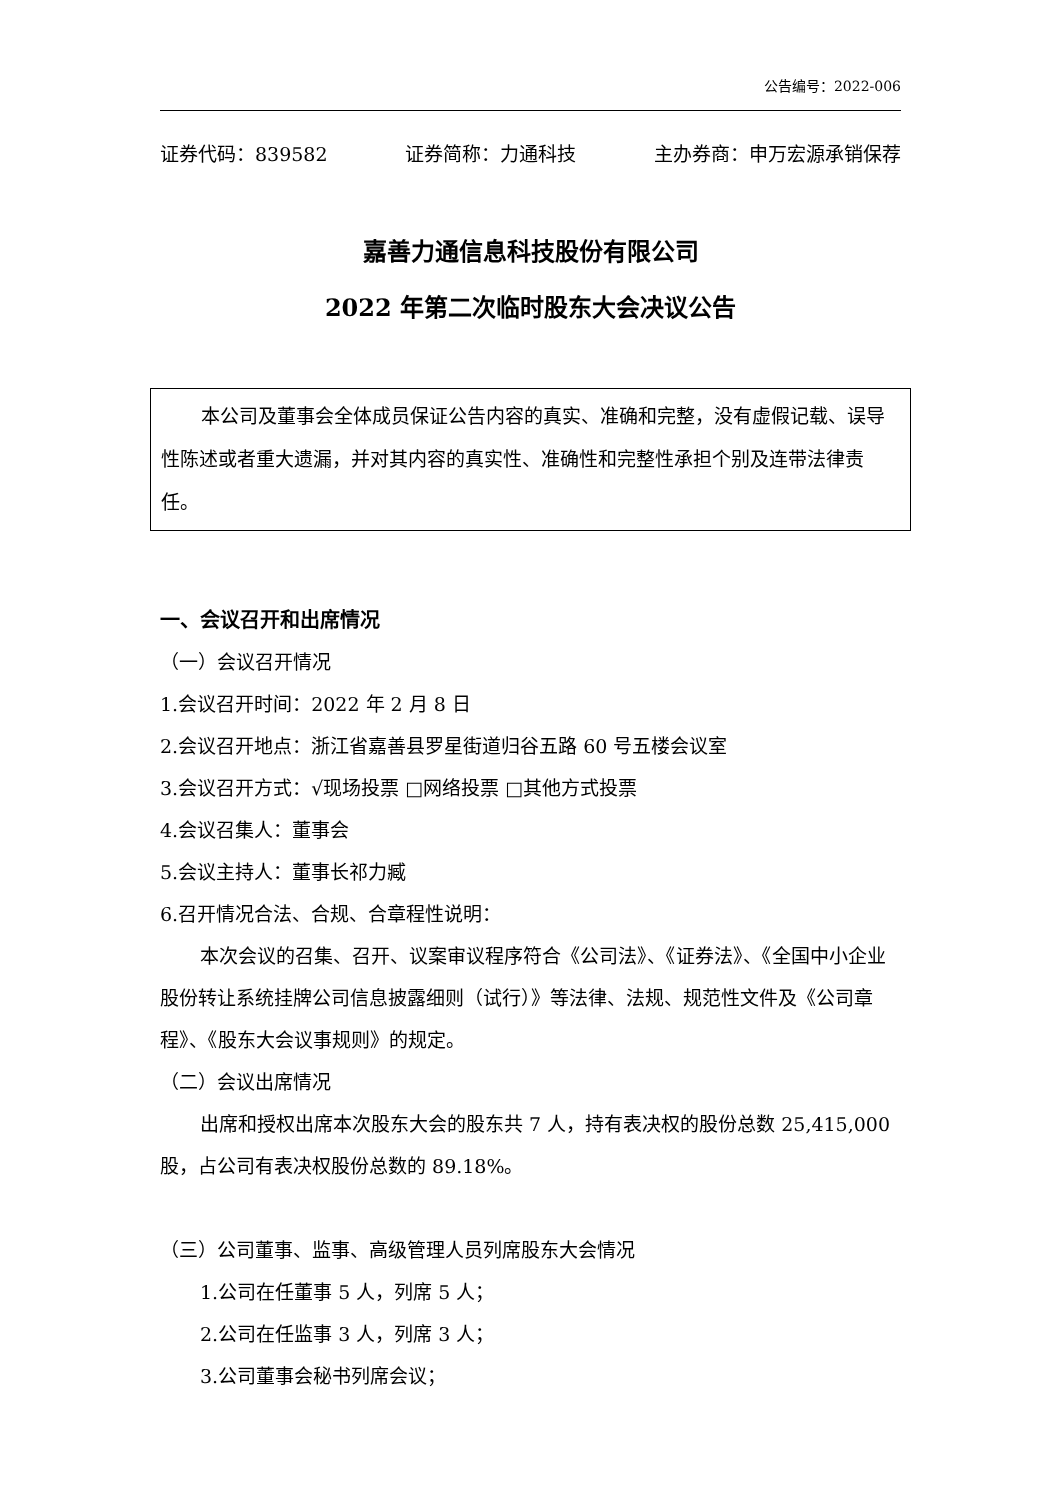公告编号：2022-006
证券代码：839582 证券简称：力通科技 主办券商：申万宏源承销保荐
嘉善力通信息科技股份有限公司
2022 年第二次临时股东大会决议公告
本公司及董事会全体成员保证公告内容的真实、准确和完整，没有虚假记载、误导性陈述或者重大遗漏，并对其内容的真实性、准确性和完整性承担个别及连带法律责任。
一、会议召开和出席情况
（一）会议召开情况
1.会议召开时间：2022 年 2 月 8 日
2.会议召开地点：浙江省嘉善县罗星街道归谷五路 60 号五楼会议室
3.会议召开方式：√现场投票 □网络投票 □其他方式投票
4.会议召集人：董事会
5.会议主持人：董事长祁力臧
6.召开情况合法、合规、合章程性说明：
本次会议的召集、召开、议案审议程序符合《公司法》、《证券法》、《全国中小企业股份转让系统挂牌公司信息披露细则（试行）》等法律、法规、规范性文件及《公司章程》、《股东大会议事规则》的规定。
（二）会议出席情况
出席和授权出席本次股东大会的股东共 7 人，持有表决权的股份总数 25,415,000 股，占公司有表决权股份总数的 89.18%。
（三）公司董事、监事、高级管理人员列席股东大会情况
1.公司在任董事 5 人，列席 5 人；
2.公司在任监事 3 人，列席 3 人；
3.公司董事会秘书列席会议；